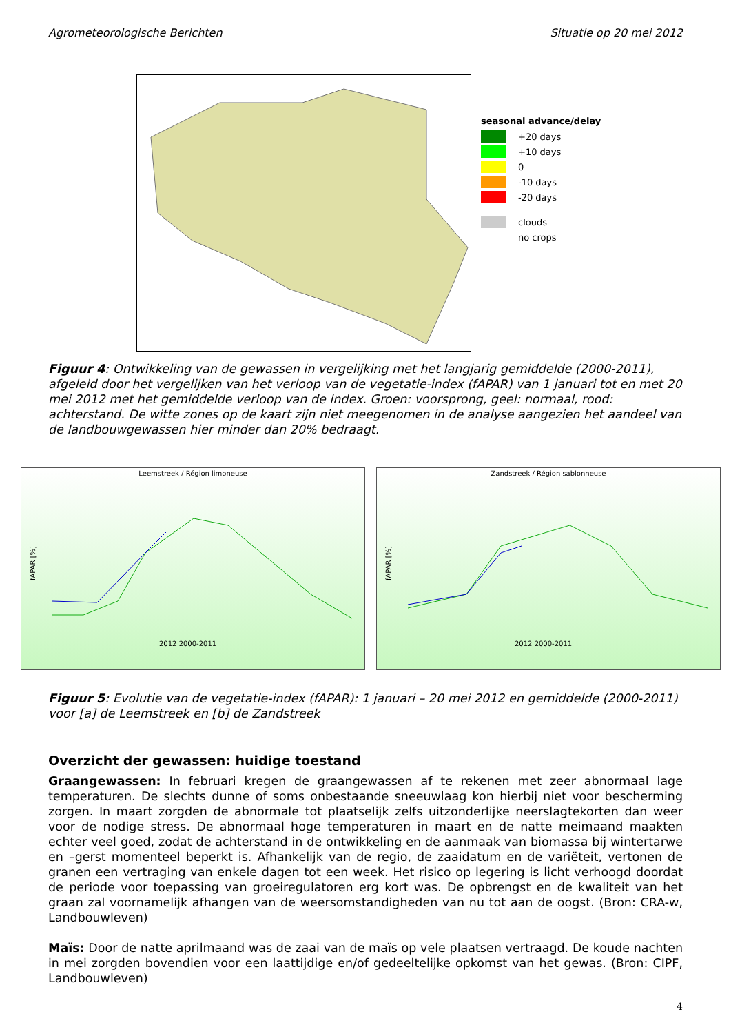Agrometeorologische Berichten Situatie op 20 mei 2012
seasonal advance/delay
+20 days
+10 days
0
-10 days
-20 days
clouds
no crops
Figuur 4: Ontwikkeling van de gewassen in vergelijking met het langjarig gemiddelde (2000-2011), afgeleid door het vergelijken van het verloop van de vegetatie-index (fAPAR) van 1 januari tot en met 20 mei 2012 met het gemiddelde verloop van de index. Groen: voorsprong, geel: normaal, rood: achterstand. De witte zones op de kaart zijn niet meegenomen in de analyse aangezien het aandeel van de landbouwgewassen hier minder dan 20% bedraagt.
Leemstreek / Région limoneuse
fAPAR [%]
2012 2000-2011
Zandstreek / Région sablonneuse
fAPAR [%]
2012 2000-2011
Figuur 5: Evolutie van de vegetatie-index (fAPAR): 1 januari – 20 mei 2012 en gemiddelde (2000-2011) voor [a] de Leemstreek en [b] de Zandstreek
Overzicht der gewassen: huidige toestand
Graangewassen: In februari kregen de graangewassen af te rekenen met zeer abnormaal lage temperaturen. De slechts dunne of soms onbestaande sneeuwlaag kon hierbij niet voor bescherming zorgen. In maart zorgden de abnormale tot plaatselijk zelfs uitzonderlijke neerslagtekorten dan weer voor de nodige stress. De abnormaal hoge temperaturen in maart en de natte meimaand maakten echter veel goed, zodat de achterstand in de ontwikkeling en de aanmaak van biomassa bij wintertarwe en –gerst momenteel beperkt is. Afhankelijk van de regio, de zaaidatum en de variëteit, vertonen de granen een vertraging van enkele dagen tot een week. Het risico op legering is licht verhoogd doordat de periode voor toepassing van groeiregulatoren erg kort was. De opbrengst en de kwaliteit van het graan zal voornamelijk afhangen van de weersomstandigheden van nu tot aan de oogst. (Bron: CRA-w, Landbouwleven)
Maïs: Door de natte aprilmaand was de zaai van de maïs op vele plaatsen vertraagd. De koude nachten in mei zorgden bovendien voor een laattijdige en/of gedeeltelijke opkomst van het gewas. (Bron: CIPF, Landbouwleven)
4